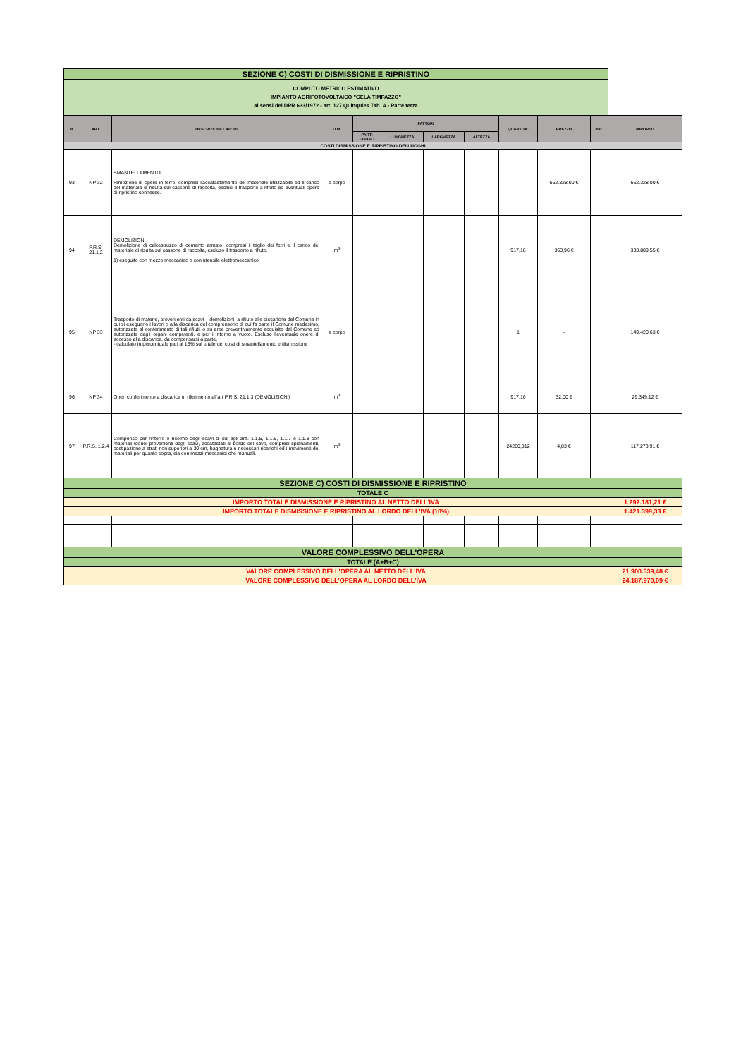| SEZIONE C) COSTI DI DISMISSIONE E RIPRISTINO | | | | | | | | | | | | | |
| COMPUTO METRICO ESTIMATIVO IMPIANTO AGRIFOTOVOLTAICO "GELA TIMPAZZO" ai sensi del DPR 633/1972 - art. 127 Quinquies Tab. A - Parte terza | | | | | | | | | | | | | |
| N. | ART. | DESCRIZIONE LAVORI | | | U.M. | FATTORI | | | | QUANTITA' | PREZZO | INC. | IMPORTO |
| | | | | | | PARTI UGUALI | LUNGHEZZA | LARGHEZZA | ALTEZZA | | | | |
| COSTI DISMISSIONE E RIPRISTINO DEI LUOGHI | | | | | | | | | | | | | |
| 93 | NP 32 | SMANTELLAMENTO Rimozione di opere in ferro, compresi l'accatastamento del materiale utilizzabile ed il carico del materiale di risulta sul cassone di raccolta, esclusi il trasporto a rifiuto ed eventuali opere di ripristino connesse. | | | a corpo | | | | | | 662.328,00 € | | 662.328,00 € |
| 94 | P.R.S. 21.1.2 | DEMOLIZIONI Demolizione di calcestruzzo di cemento armato, compresi il taglio dei ferri e il carico del materiale di risulta sul cassone di raccolta, escluso il trasporto a rifiuto. 1) eseguito con mezzo meccanico o con utensile elettromeccanico | | | m<sup>3</sup> | | | | | 917,16 | 363,96 € | | 333.809,55 € |
| 95 | NP 33 | Trasporto di materie, provenienti da scavi – demolizioni, a rifiuto alle discariche del Comune in cui si eseguono i lavori o alla discarica del comprensorio di cui fa parte il Comune medesimo, autorizzate al conferimento di tali rifiuti, o su aree preventivamente acquisite dal Comune ed autorizzate dagli organi competenti, e per il ritorno a vuoto. Escluso l'eventuale onere di accesso alla discarica, da compensarsi a parte. - calcolato in percentuale pari al 15% sul totale dei costi di smantellamento e dismissione | | | a corpo | | | | | 1 | - | | 149.420,63 € |
| 96 | NP 34 | Oneri conferimento a discarica in riferimento all'art P.R.S. 21.1.3 (DEMOLIZIONI) | | | m<sup>3</sup> | | | | | 917,16 | 32,00 € | | 29.349,12 € |
| 97 | P.R.S. 1.2.4 | Compenso per rinterro o ricolmo degli scavi di cui agli artt. 1.1.5, 1.1.6, 1.1.7 e 1.1.8 con materiali idonei provenienti dagli scavi, accatastati al bordo del cavo, compresi spianamenti, costipazione a strati non superiori a 30 cm, bagnatura e necessari ricarichi ed i movimenti dei materiali per quanto sopra, sia con mezzi meccanici che manuali. | | | m<sup>3</sup> | | | | | 24280,312 | 4,83 € | | 117.273,91 € |
| SEZIONE C) COSTI DI DISMISSIONE E RIPRISTINO | | | | | | | | | | | | | |
| TOTALE C | | | | | | | | | | | | | |
| IMPORTO TOTALE DISMISSIONE E RIPRISTINO AL NETTO DELL'IVA | | | | | | | | | | | | | 1.292.181,21 € |
| IMPORTO TOTALE DISMISSIONE E RIPRISTINO AL LORDO DELL'IVA (10%) | | | | | | | | | | | | | 1.421.399,33 € |
| VALORE COMPLESSIVO DELL'OPERA | | | | | | | | | | | | | |
| TOTALE (A+B+C) | | | | | | | | | | | | | |
| VALORE COMPLESSIVO DELL'OPERA AL NETTO DELL'IVA | | | | | | | | | | | | | 21.900.539,48 € |
| VALORE COMPLESSIVO DELL'OPERA AL LORDO DELL'IVA | | | | | | | | | | | | | 24.187.970,09 € |